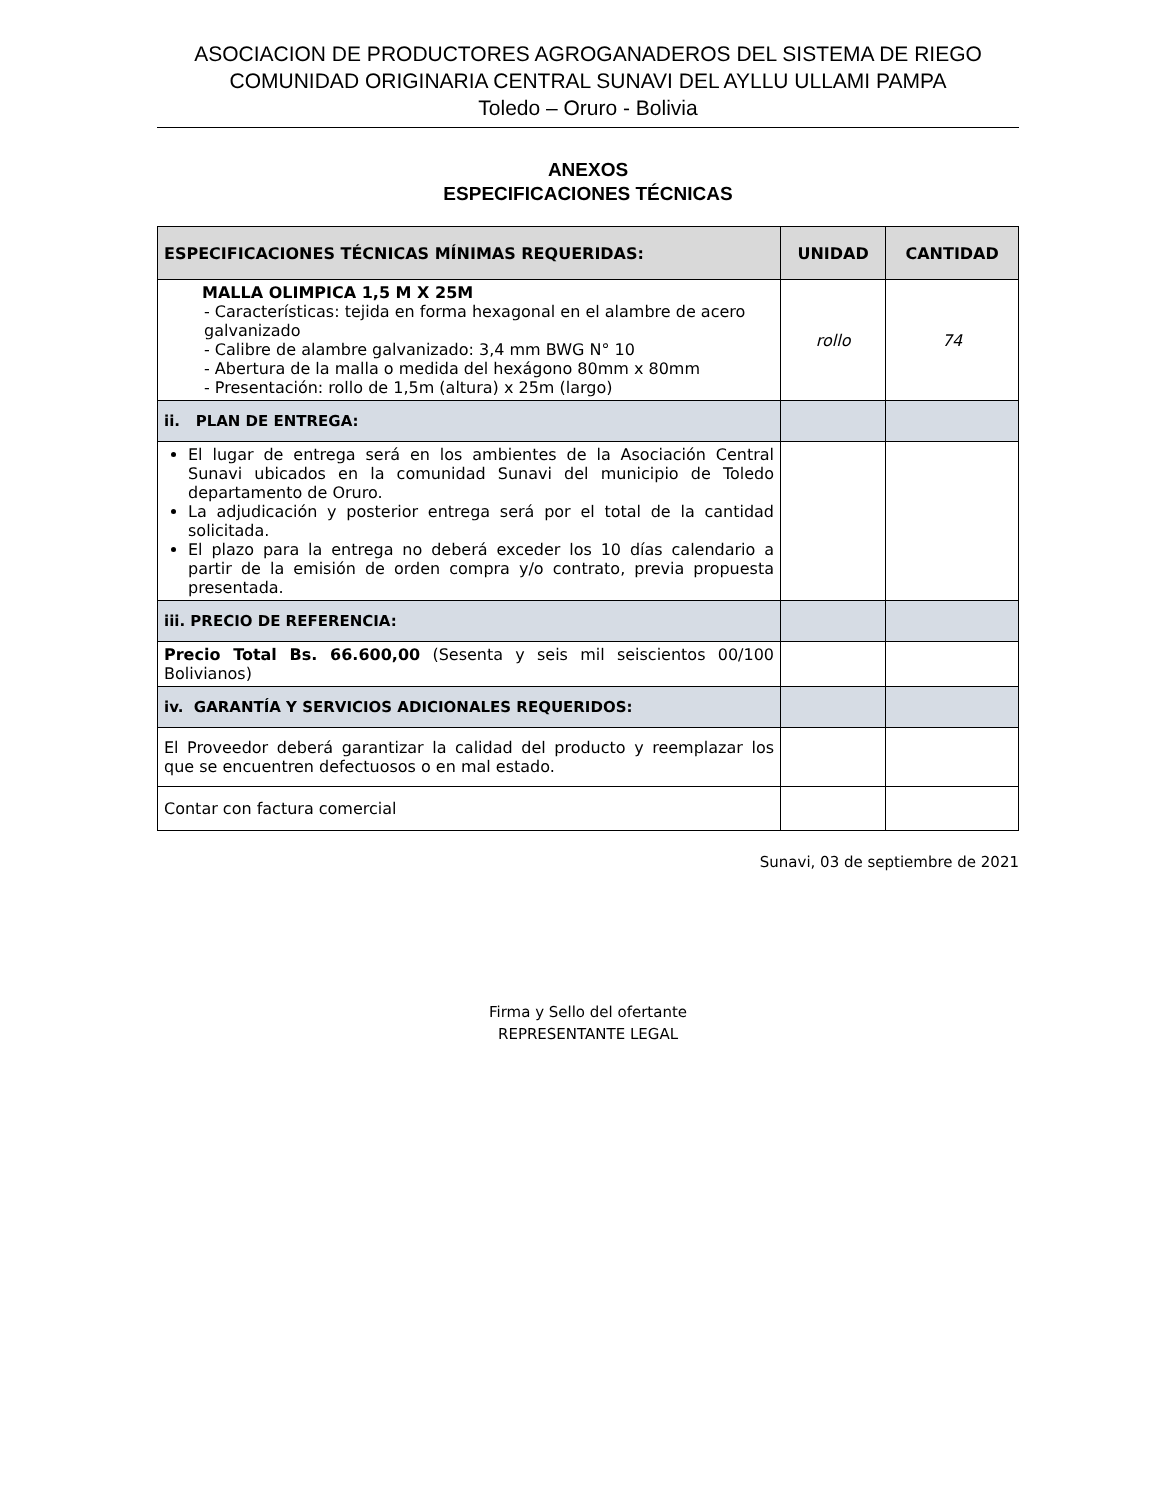ASOCIACION DE PRODUCTORES AGROGANADEROS DEL SISTEMA DE RIEGO
COMUNIDAD ORIGINARIA CENTRAL SUNAVI DEL AYLLU ULLAMI PAMPA
Toledo – Oruro - Bolivia
ANEXOS
ESPECIFICACIONES TÉCNICAS
| ESPECIFICACIONES TÉCNICAS MÍNIMAS REQUERIDAS: | UNIDAD | CANTIDAD |
| --- | --- | --- |
| MALLA OLIMPICA 1,5 M X 25M - Características: tejida en forma hexagonal en el alambre de acero galvanizado - Calibre de alambre galvanizado: 3,4 mm BWG N° 10 - Abertura de la malla o medida del hexágono 80mm x 80mm - Presentación: rollo de 1,5m (altura) x 25m (largo) | rollo | 74 |
| ii. PLAN DE ENTREGA: | | |
| El lugar de entrega será en los ambientes de la Asociación Central Sunavi ubicados en la comunidad Sunavi del municipio de Toledo departamento de Oruro. La adjudicación y posterior entrega será por el total de la cantidad solicitada. El plazo para la entrega no deberá exceder los 10 días calendario a partir de la emisión de orden compra y/o contrato, previa propuesta presentada. | | |
| iii. PRECIO DE REFERENCIA: | | |
| Precio Total Bs. 66.600,00 (Sesenta y seis mil seiscientos 00/100 Bolivianos) | | |
| iv. GARANTÍA Y SERVICIOS ADICIONALES REQUERIDOS: | | |
| El Proveedor deberá garantizar la calidad del producto y reemplazar los que se encuentren defectuosos o en mal estado. | | |
| Contar con factura comercial | | |
Sunavi, 03 de septiembre de 2021
Firma y Sello del ofertante
REPRESENTANTE LEGAL